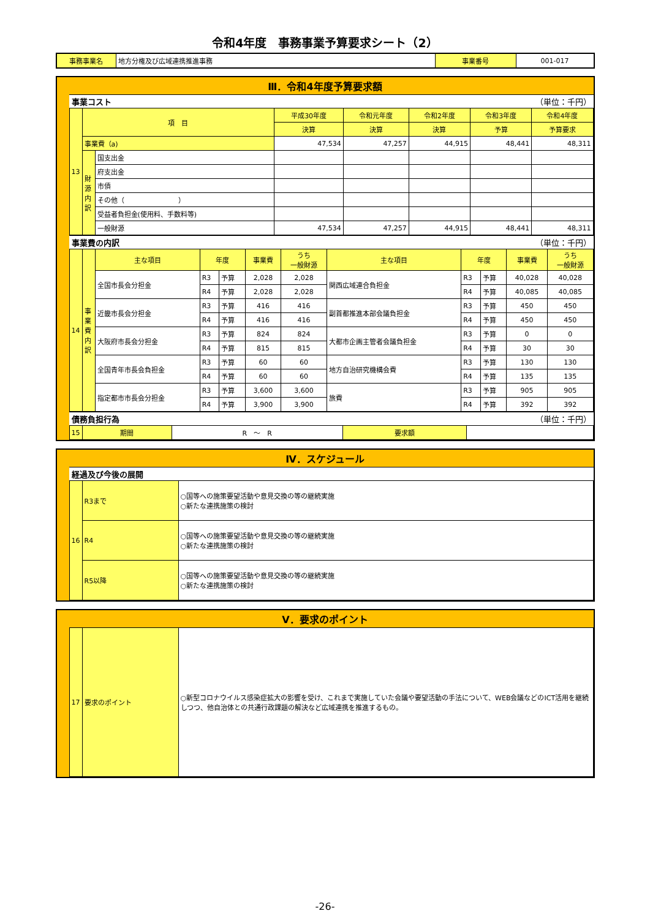令和4年度　事務事業予算要求シート（2）
| 事務事業名 | 地方分権及び広域連携推進事務 | 事業番号 | 001-017 |
Ⅲ．令和4年度予算要求額
事業コスト （単位：千円）
| 13 | 項 目 | | 平成30年度 | 令和元年度 | 令和2年度 | 令和3年度 | 令和4年度 |
| | | | 決算 | 決算 | 決算 | 予算 | 予算要求 |
| | 事業費（a) | | 47,534 | 47,257 | 44,915 | 48,441 | 48,311 |
| | 財源内訳 | 国支出金 | | | | | |
| | | 府支出金 | | | | | |
| | | 市債 | | | | | |
| | | その他（ ） | | | | | |
| | | 受益者負担金(使用料、手数料等) | | | | | |
| | | 一般財源 | 47,534 | 47,257 | 44,915 | 48,441 | 48,311 |
事業費の内訳 （単位：千円）
| 14 | 事業費内訳 | 主な項目 | 年度 | | 事業費 | うち 一般財源 | 主な項目 | 年度 | | 事業費 | うち 一般財源 |
| | | 全国市長会分担金 | R3 | 予算 | 2,028 | 2,028 | 関西広域連合負担金 | R3 | 予算 | 40,028 | 40,028 |
| | | | R4 | 予算 | 2,028 | 2,028 | | R4 | 予算 | 40,085 | 40,085 |
| | | 近畿市長会分担金 | R3 | 予算 | 416 | 416 | 副首都推進本部会議負担金 | R3 | 予算 | 450 | 450 |
| | | | R4 | 予算 | 416 | 416 | | R4 | 予算 | 450 | 450 |
| | | 大阪府市長会分担金 | R3 | 予算 | 824 | 824 | 大都市企画主管者会議負担金 | R3 | 予算 | 0 | 0 |
| | | | R4 | 予算 | 815 | 815 | | R4 | 予算 | 30 | 30 |
| | | 全国青年市長会負担金 | R3 | 予算 | 60 | 60 | 地方自治研究機構会費 | R3 | 予算 | 130 | 130 |
| | | | R4 | 予算 | 60 | 60 | | R4 | 予算 | 135 | 135 |
| | | 指定都市市長会分担金 | R3 | 予算 | 3,600 | 3,600 | 旅費 | R3 | 予算 | 905 | 905 |
| | | | R4 | 予算 | 3,900 | 3,900 | | R4 | 予算 | 392 | 392 |
債務負担行為 （単位：千円）
| 15 | 期間 | R ～ R | 要求額 | |
Ⅳ．スケジュール
経過及び今後の展開
| 16 | R3まで | ○国等への施策要望活動や意見交換の等の継続実施 ○新たな連携施策の検討 |
| | R4 | ○国等への施策要望活動や意見交換の等の継続実施 ○新たな連携施策の検討 |
| | R5以降 | ○国等への施策要望活動や意見交換の等の継続実施 ○新たな連携施策の検討 |
Ⅴ．要求のポイント
| 17 | 要求のポイント | ○新型コロナウイルス感染症拡大の影響を受け、これまで実施していた会議や要望活動の手法について、WEB会議などのICT活用を継続しつつ、他自治体との共通行政課題の解決など広域連携を推進するもの。 |
-26-